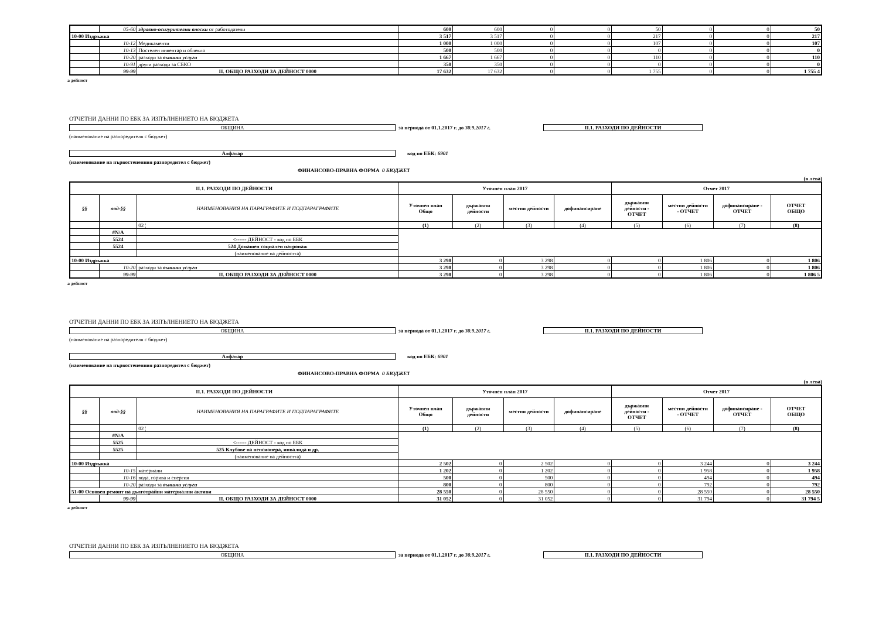| | 05-60 | здравно-осигурителни вноски от работодатели | 600 | 600 | 0 | 0 | 50 | 0 | 0 | 50 |
| 10-00 Издръжка | | | 3 517 | 3 517 | 0 | 0 | 217 | 0 | 0 | 217 |
| | 10-12 | Медикаменти | 1 000 | 1 000 | 0 | 0 | 107 | 0 | 0 | 107 |
| | 10-13 | Постелен инвентар и облекло | 500 | 500 | 0 | 0 | 0 | 0 | 0 | 0 |
| | 10-20 | разходи за външни услуги | 1 667 | 1 667 | 0 | 0 | 110 | 0 | 0 | 110 |
| | 10-91 | други разходи за СБКО | 350 | 350 | 0 | 0 | 0 | 0 | 0 | 0 |
| | 99-99 | II. ОБЩО РАЗХОДИ ЗА ДЕЙНОСТ 0000 | 17 632 | 17 632 | 0 | 0 | 1 755 | 0 | 0 | 1 755 4 |
а дейност
ОТЧЕТНИ ДАННИ ПО ЕБК ЗА ИЗПЪЛНЕНИЕТО НА БЮДЖЕТА
ОБЩИНА за периода от 01.1.2017 г. до 30.9.2017 г. II.1. РАЗХОДИ ПО ДЕЙНОСТИ
(наименование на разпоредителя с бюджет)
Алфатар код по ЕБК: 6901
(наименование на първостепенния разпоредител с бюджет)
ФИНАНСОВО-ПРАВНА ФОРМА 0 БЮДЖЕТ
(в лева)
| II.1. РАЗХОДИ ПО ДЕЙНОСТИ | | | Уточнен план 2017 | | | | Отчет 2017 | | | |
| --- | --- | --- | --- | --- | --- | --- | --- | --- | --- | --- |
| §§ | под-§§ | НАИМЕНОВАНИЯ НА ПАРАГРАФИТЕ И ПОДПАРАГРАФИТЕ | Уточнен план Общо | държавни дейности | местни дейности | дофинансиране | държавни дейности - ОТЧЕТ | местни дейности - ОТЧЕТ | дофинансиране - ОТЧЕТ | ОТЧЕТ ОБЩО |
| | | 02 ¦ | (1) | (2) | (3) | (4) | (5) | (6) | (7) | (8) |
| | #N/A | | | | | | | | | |
| | 5524 | <------ ДЕЙНОСТ - код по ЕБК | | | | | | | | |
| | 5524 | 524 Домашен социален патронаж | | | | | | | | |
| | | (наименование на дейността) | | | | | | | | |
| 10-00 Издръжка | | | 3 298 | 0 | 3 298 | 0 | 0 | 1 806 | 0 | 1 806 |
| | 10-20 | разходи за външни услуги | 3 298 | 0 | 3 298 | 0 | 0 | 1 806 | 0 | 1 806 |
| | 99-99 | II. ОБЩО РАЗХОДИ ЗА ДЕЙНОСТ 0000 | 3 298 | 0 | 3 298 | 0 | 0 | 1 806 | 0 | 1 806 5 |
а дейност
ОТЧЕТНИ ДАННИ ПО ЕБК ЗА ИЗПЪЛНЕНИЕТО НА БЮДЖЕТА
ОБЩИНА за периода от 01.1.2017 г. до 30.9.2017 г. II.1. РАЗХОДИ ПО ДЕЙНОСТИ
(наименование на разпоредителя с бюджет)
Алфатар код по ЕБК: 6901
(наименование на първостепенния разпоредител с бюджет)
ФИНАНСОВО-ПРАВНА ФОРМА 0 БЮДЖЕТ
(в лева)
| II.1. РАЗХОДИ ПО ДЕЙНОСТИ | | | Уточнен план 2017 | | | | Отчет 2017 | | | |
| --- | --- | --- | --- | --- | --- | --- | --- | --- | --- | --- |
| §§ | под-§§ | НАИМЕНОВАНИЯ НА ПАРАГРАФИТЕ И ПОДПАРАГРАФИТЕ | Уточнен план Общо | държавни дейности | местни дейности | дофинансиране | държавни дейности - ОТЧЕТ | местни дейности - ОТЧЕТ | дофинансиране - ОТЧЕТ | ОТЧЕТ ОБЩО |
| | | 02 ¦ | (1) | (2) | (3) | (4) | (5) | (6) | (7) | (8) |
| | #N/A | | | | | | | | | |
| | 5525 | <------ ДЕЙНОСТ - код по ЕБК | | | | | | | | |
| | 5525 | 525 Клубове на пенсионера, инвалида и др. | | | | | | | | |
| | | (наименование на дейността) | | | | | | | | |
| 10-00 Издръжка | | | 2 502 | 0 | 2 502 | 0 | 0 | 3 244 | 0 | 3 244 |
| | 10-15 | материали | 1 202 | 0 | 1 202 | 0 | 0 | 1 958 | 0 | 1 958 |
| | 10-16 | вода, горива и енергия | 500 | 0 | 500 | 0 | 0 | 494 | 0 | 494 |
| | 10-20 | разходи за външни услуги | 800 | 0 | 800 | 0 | 0 | 792 | 0 | 792 |
| 51-00 Основен ремонт на дълготрайни материални активи | | | 28 550 | 0 | 28 550 | 0 | 0 | 28 550 | 0 | 28 550 |
| | 99-99 | II. ОБЩО РАЗХОДИ ЗА ДЕЙНОСТ 0000 | 31 052 | 0 | 31 052 | 0 | 0 | 31 794 | 0 | 31 794 5 |
а дейност
ОТЧЕТНИ ДАННИ ПО ЕБК ЗА ИЗПЪЛНЕНИЕТО НА БЮДЖЕТА
ОБЩИНА за периода от 01.1.2017 г. до 30.9.2017 г. II.1. РАЗХОДИ ПО ДЕЙНОСТИ